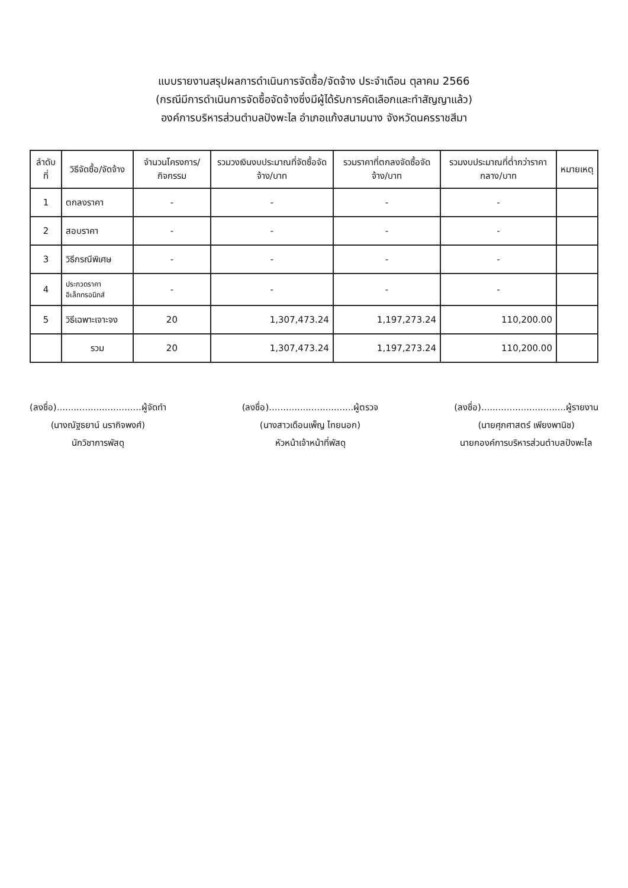แบบรายงานสรุปผลการดำเนินการจัดซื้อ/จัดจ้าง ประจำเดือน ตุลาคม 2566
(กรณีมีการดำเนินการจัดซื้อจัดจ้างซึ่งมีผู้ได้รับการคัดเลือกและทำสัญญาแล้ว)
องค์การบริหารส่วนตำบลปังพะไล อำเภอแก้งสนามนาง จังหวัดนครราชสีมา
| ลำดับที่ | วิธีจัดซื้อ/จัดจ้าง | จำนวนโครงการ/กิจกรรม | รวมวงเงินงบประมาณที่จัดซื้อจัดจ้าง/บาท | รวมราคาที่ตกลงจัดซื้อจัดจ้าง/บาท | รวมงบประมาณที่ต่ำกว่าราคากลาง/บาท | หมายเหตุ |
| --- | --- | --- | --- | --- | --- | --- |
| 1 | ตกลงราคา | - | - | - | - | |
| 2 | สอบราคา | - | - | - | - | |
| 3 | วิธีกรณีพิเศษ | - | - | - | - | |
| 4 | ประกวดราคาอิเล็กทรอนิกส์ | - | - | - | - | |
| 5 | วิธีเฉพาะเจาะจง | 20 | 1,307,473.24 | 1,197,273.24 | 110,200.00 | |
| | รวม | 20 | 1,307,473.24 | 1,197,273.24 | 110,200.00 | |
(ลงชื่อ)..............................ผู้จัดทำ
(นางณัฐธยาน์ นรากิจพงศ์)
นักวิชาการพัสดุ
(ลงชื่อ)..............................ผู้ตรวจ
(นางสาวเดือนเพ็ญ ไทยนอก)
หัวหน้าเจ้าหน้าที่พัสดุ
(ลงชื่อ)..............................ผู้รายงาน
(นายศุภศาสตร์ เพียงพานิช)
นายกองค์การบริหารส่วนตำบลปังพะไล